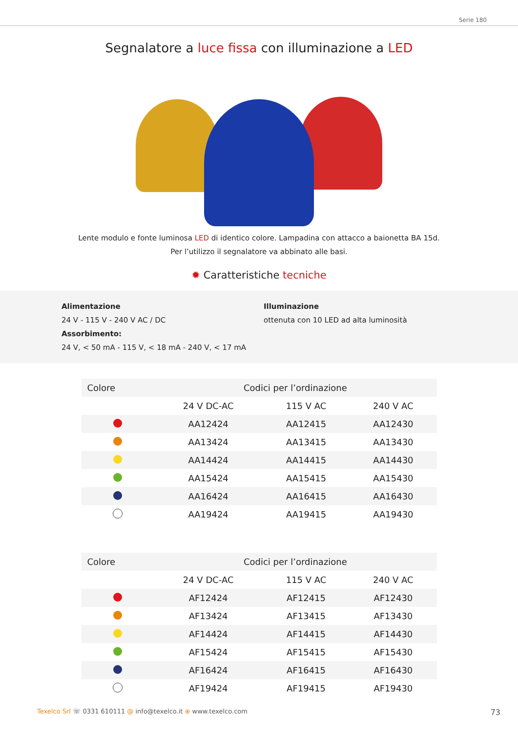Serie 180
Segnalatore a luce fissa con illuminazione a LED
Lente modulo e fonte luminosa LED di identico colore. Lampadina con attacco a baionetta BA 15d.
Per l’utilizzo il segnalatore va abbinato alle basi.
✹ Caratteristiche tecniche
Alimentazione
24 V - 115 V - 240 V AC / DC
Assorbimento:
24 V, < 50 mA - 115 V, < 18 mA - 240 V, < 17 mA
Illuminazione
ottenuta con 10 LED ad alta luminosità
| Colore | Codici per l’ordinazione | | |
| --- | --- | --- | --- |
| | 24 V DC-AC | 115 V AC | 240 V AC |
| | AA12424 | AA12415 | AA12430 |
| | AA13424 | AA13415 | AA13430 |
| | AA14424 | AA14415 | AA14430 |
| | AA15424 | AA15415 | AA15430 |
| | AA16424 | AA16415 | AA16430 |
| | AA19424 | AA19415 | AA19430 |
| Colore | Codici per l’ordinazione | | |
| --- | --- | --- | --- |
| | 24 V DC-AC | 115 V AC | 240 V AC |
| | AF12424 | AF12415 | AF12430 |
| | AF13424 | AF13415 | AF13430 |
| | AF14424 | AF14415 | AF14430 |
| | AF15424 | AF15415 | AF15430 |
| | AF16424 | AF16415 | AF16430 |
| | AF19424 | AF19415 | AF19430 |
Texelco Srl ☏ 0331 610111 @ info@texelco.it ⊕ www.texelco.com 73